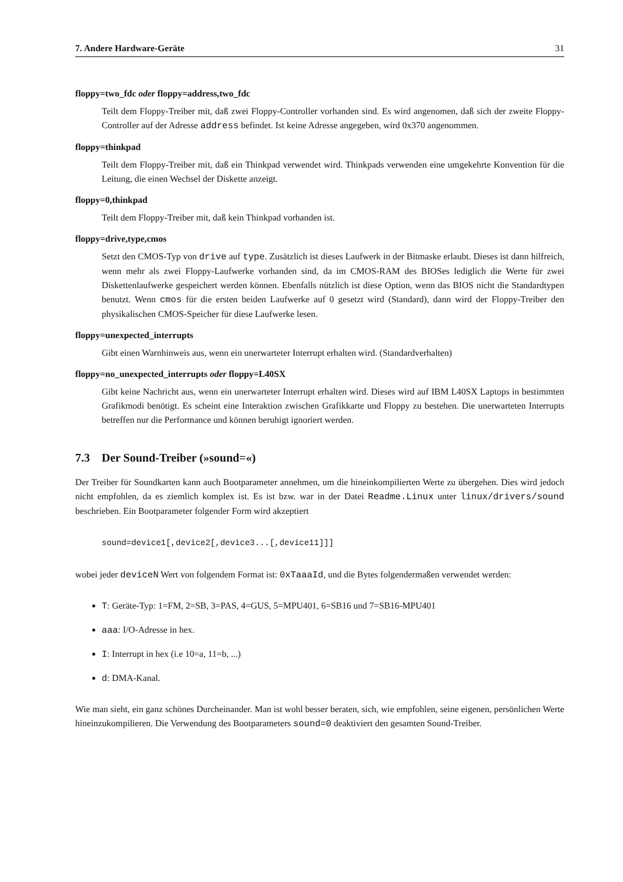7. Andere Hardware-Geräte 31
floppy=two_fdc oder floppy=address,two_fdc
Teilt dem Floppy-Treiber mit, daß zwei Floppy-Controller vorhanden sind. Es wird angenomen, daß sich der zweite Floppy-Controller auf der Adresse address befindet. Ist keine Adresse angegeben, wird 0x370 angenommen.
floppy=thinkpad
Teilt dem Floppy-Treiber mit, daß ein Thinkpad verwendet wird. Thinkpads verwenden eine umgekehrte Konvention für die Leitung, die einen Wechsel der Diskette anzeigt.
floppy=0,thinkpad
Teilt dem Floppy-Treiber mit, daß kein Thinkpad vorhanden ist.
floppy=drive,type,cmos
Setzt den CMOS-Typ von drive auf type. Zusätzlich ist dieses Laufwerk in der Bitmaske erlaubt. Dieses ist dann hilfreich, wenn mehr als zwei Floppy-Laufwerke vorhanden sind, da im CMOS-RAM des BIOSes lediglich die Werte für zwei Diskettenlaufwerke gespeichert werden können. Ebenfalls nützlich ist diese Option, wenn das BIOS nicht die Standardtypen benutzt. Wenn cmos für die ersten beiden Laufwerke auf 0 gesetzt wird (Standard), dann wird der Floppy-Treiber den physikalischen CMOS-Speicher für diese Laufwerke lesen.
floppy=unexpected_interrupts
Gibt einen Warnhinweis aus, wenn ein unerwarteter Interrupt erhalten wird. (Standardverhalten)
floppy=no_unexpected_interrupts oder floppy=L40SX
Gibt keine Nachricht aus, wenn ein unerwarteter Interrupt erhalten wird. Dieses wird auf IBM L40SX Laptops in bestimmten Grafikmodi benötigt. Es scheint eine Interaktion zwischen Grafikkarte und Floppy zu bestehen. Die unerwarteten Interrupts betreffen nur die Performance und können beruhigt ignoriert werden.
7.3 Der Sound-Treiber (»sound=«)
Der Treiber für Soundkarten kann auch Bootparameter annehmen, um die hineinkompilierten Werte zu übergehen. Dies wird jedoch nicht empfohlen, da es ziemlich komplex ist. Es ist bzw. war in der Datei Readme.Linux unter linux/drivers/sound beschrieben. Ein Bootparameter folgender Form wird akzeptiert
sound=device1[,device2[,device3...[,device11]]]
wobei jeder deviceN Wert von folgendem Format ist: 0xTaaaId, und die Bytes folgendermaßen verwendet werden:
T: Geräte-Typ: 1=FM, 2=SB, 3=PAS, 4=GUS, 5=MPU401, 6=SB16 und 7=SB16-MPU401
aaa: I/O-Adresse in hex.
I: Interrupt in hex (i.e 10=a, 11=b, ...)
d: DMA-Kanal.
Wie man sieht, ein ganz schönes Durcheinander. Man ist wohl besser beraten, sich, wie empfohlen, seine eigenen, persönlichen Werte hineinzukompilieren. Die Verwendung des Bootparameters sound=0 deaktiviert den gesamten Sound-Treiber.